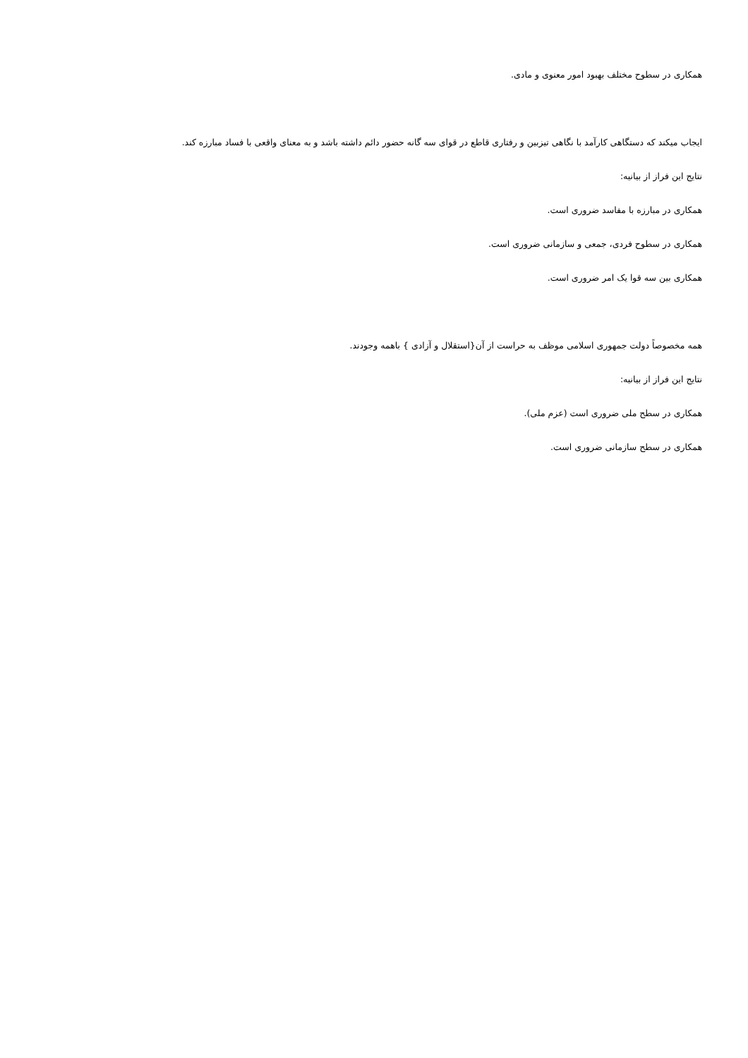همکاری در سطوح مختلف بهبود امور معنوی و مادی.
ایجاب میکند که دستگاهی کارآمد با نگاهی تیزبین و رفتاری قاطع در قوای سه گانه حضور دائم داشته باشد و به معنای واقعی با فساد مبارزه کند.
نتایج این فراز از بیانیه:
همکاری در مبارزه با مفاسد ضروری است.
همکاری در سطوح فردی، جمعی و سازمانی ضروری است.
همکاری بین سه قوا یک امر ضروری است.
همه مخصوصاً دولت جمهوری اسلامی موظف به حراست از آن{استقلال و آزادی } باهمه وجودند.
نتایج این فراز از بیانیه:
همکاری در سطح ملی ضروری است (عزم ملی).
همکاری در سطح سازمانی ضروری است.